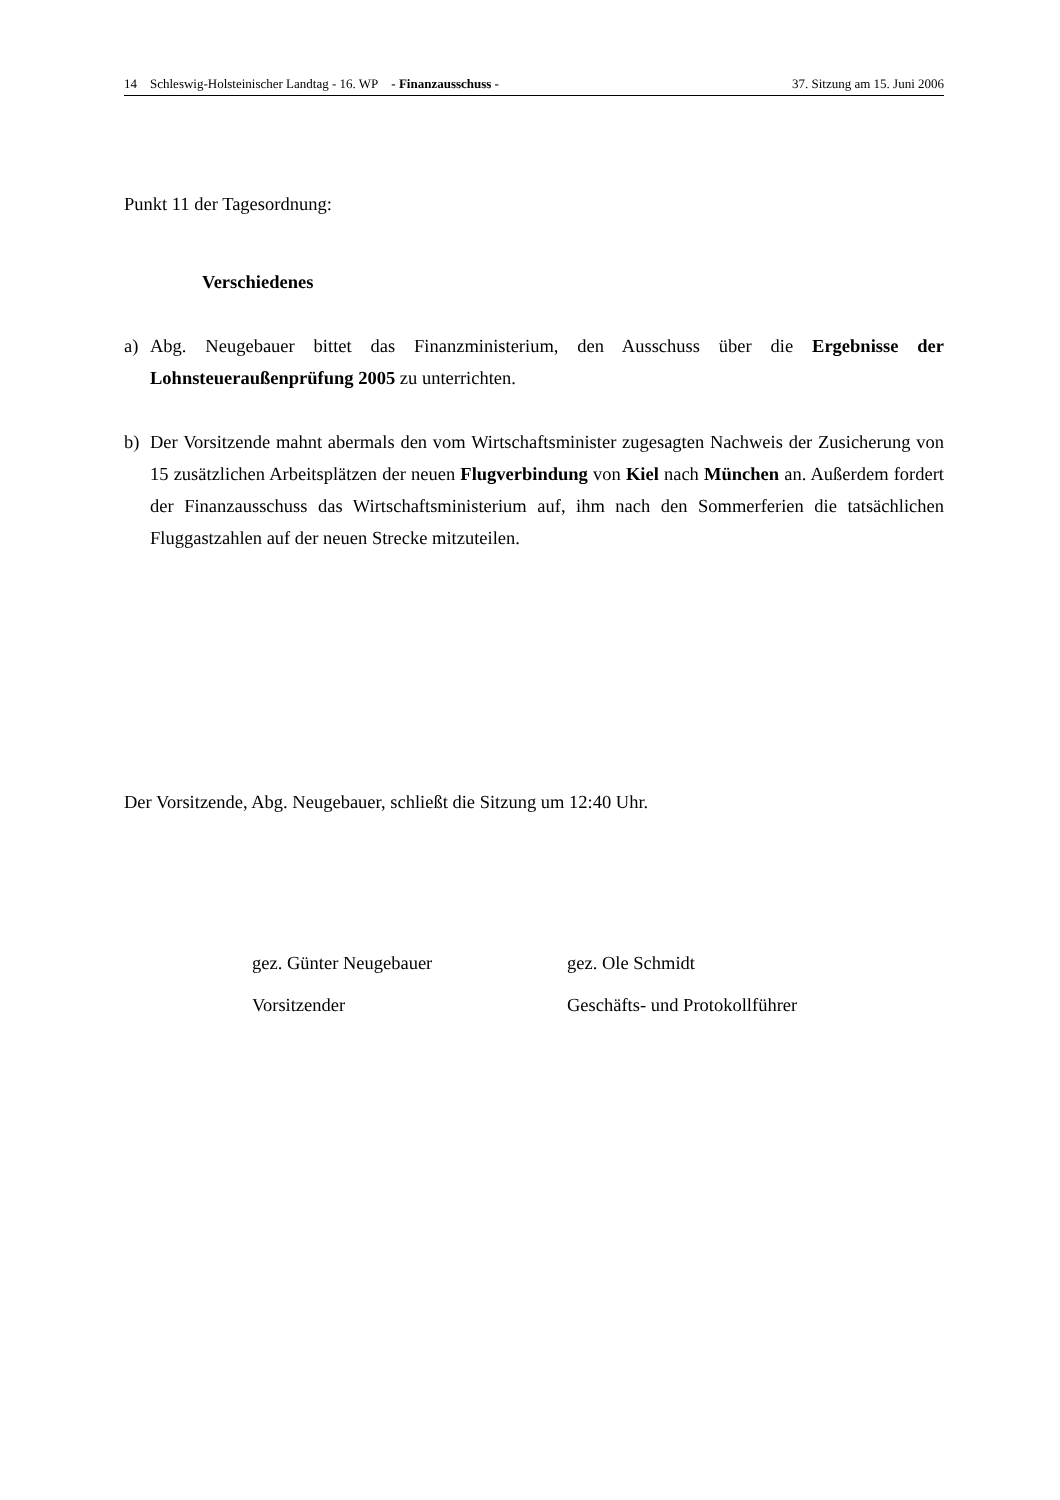14 Schleswig-Holsteinischer Landtag - 16. WP - Finanzausschuss - 37. Sitzung am 15. Juni 2006
Punkt 11 der Tagesordnung:
Verschiedenes
a) Abg. Neugebauer bittet das Finanzministerium, den Ausschuss über die Ergebnisse der Lohnsteueraußenprüfung 2005 zu unterrichten.
b) Der Vorsitzende mahnt abermals den vom Wirtschaftsminister zugesagten Nachweis der Zusicherung von 15 zusätzlichen Arbeitsplätzen der neuen Flugverbindung von Kiel nach München an. Außerdem fordert der Finanzausschuss das Wirtschaftsministerium auf, ihm nach den Sommerferien die tatsächlichen Fluggastzahlen auf der neuen Strecke mitzuteilen.
Der Vorsitzende, Abg. Neugebauer, schließt die Sitzung um 12:40 Uhr.
gez. Günter Neugebauer
Vorsitzender
gez. Ole Schmidt
Geschäfts- und Protokollführer